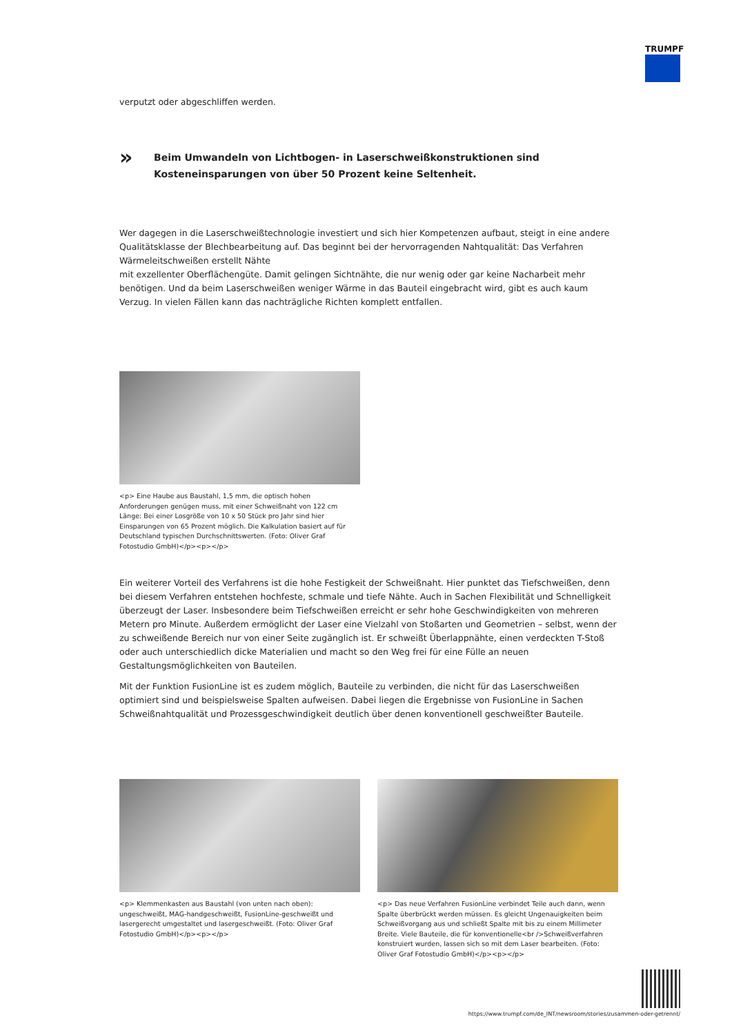TRUMPF
verputzt oder abgeschliffen werden.
»
Beim Umwandeln von Lichtbogen- in Laserschweißkonstruktionen sind
Kosteneinsparungen von über 50 Prozent keine Seltenheit.
Wer dagegen in die Laserschweißtechnologie investiert und sich hier Kompetenzen aufbaut, steigt in eine andere Qualitätsklasse der Blechbearbeitung auf. Das beginnt bei der hervorragenden Nahtqualität: Das Verfahren Wärmeleitschweißen erstellt Nähte
mit exzellenter Oberflächengüte. Damit gelingen Sichtnähte, die nur wenig oder gar keine Nacharbeit mehr benötigen. Und da beim Laserschweißen weniger Wärme in das Bauteil eingebracht wird, gibt es auch kaum Verzug. In vielen Fällen kann das nachträgliche Richten komplett entfallen.
<p> Eine Haube aus Baustahl, 1,5 mm, die optisch hohen Anforderungen genügen muss, mit einer Schweißnaht von 122 cm Länge: Bei einer Losgröße von 10 x 50 Stück pro Jahr sind hier Einsparungen von 65 Prozent möglich. Die Kalkulation basiert auf für Deutschland typischen Durchschnittswerten. (Foto: Oliver Graf Fotostudio GmbH)</p><p></p>
Ein weiterer Vorteil des Verfahrens ist die hohe Festigkeit der Schweißnaht. Hier punktet das Tiefschweißen, denn bei diesem Verfahren entstehen hochfeste, schmale und tiefe Nähte. Auch in Sachen Flexibilität und Schnelligkeit überzeugt der Laser. Insbesondere beim Tiefschweißen erreicht er sehr hohe Geschwindigkeiten von mehreren Metern pro Minute. Außerdem ermöglicht der Laser eine Vielzahl von Stoßarten und Geometrien – selbst, wenn der zu schweißende Bereich nur von einer Seite zugänglich ist. Er schweißt Überlappnähte, einen verdeckten T-Stoß oder auch unterschiedlich dicke Materialien und macht so den Weg frei für eine Fülle an neuen Gestaltungsmöglichkeiten von Bauteilen.
Mit der Funktion FusionLine ist es zudem möglich, Bauteile zu verbinden, die nicht für das Laserschweißen optimiert sind und beispielsweise Spalten aufweisen. Dabei liegen die Ergebnisse von FusionLine in Sachen Schweißnahtqualität und Prozessgeschwindigkeit deutlich über denen konventionell geschweißter Bauteile.
<p> Klemmenkasten aus Baustahl (von unten nach oben): ungeschweißt, MAG-handgeschweißt, FusionLine-geschweißt und lasergerecht umgestaltet und lasergeschweißt. (Foto: Oliver Graf Fotostudio GmbH)</p><p></p>
<p> Das neue Verfahren FusionLine verbindet Teile auch dann, wenn Spalte überbrückt werden müssen. Es gleicht Ungenauigkeiten beim Schweißvorgang aus und schließt Spalte mit bis zu einem Millimeter Breite. Viele Bauteile, die für konventionelle<br />Schweißverfahren konstruiert wurden, lassen sich so mit dem Laser bearbeiten. (Foto: Oliver Graf Fotostudio GmbH)</p><p></p>
https://www.trumpf.com/de_INT/newsroom/stories/zusammen-oder-getrennt/